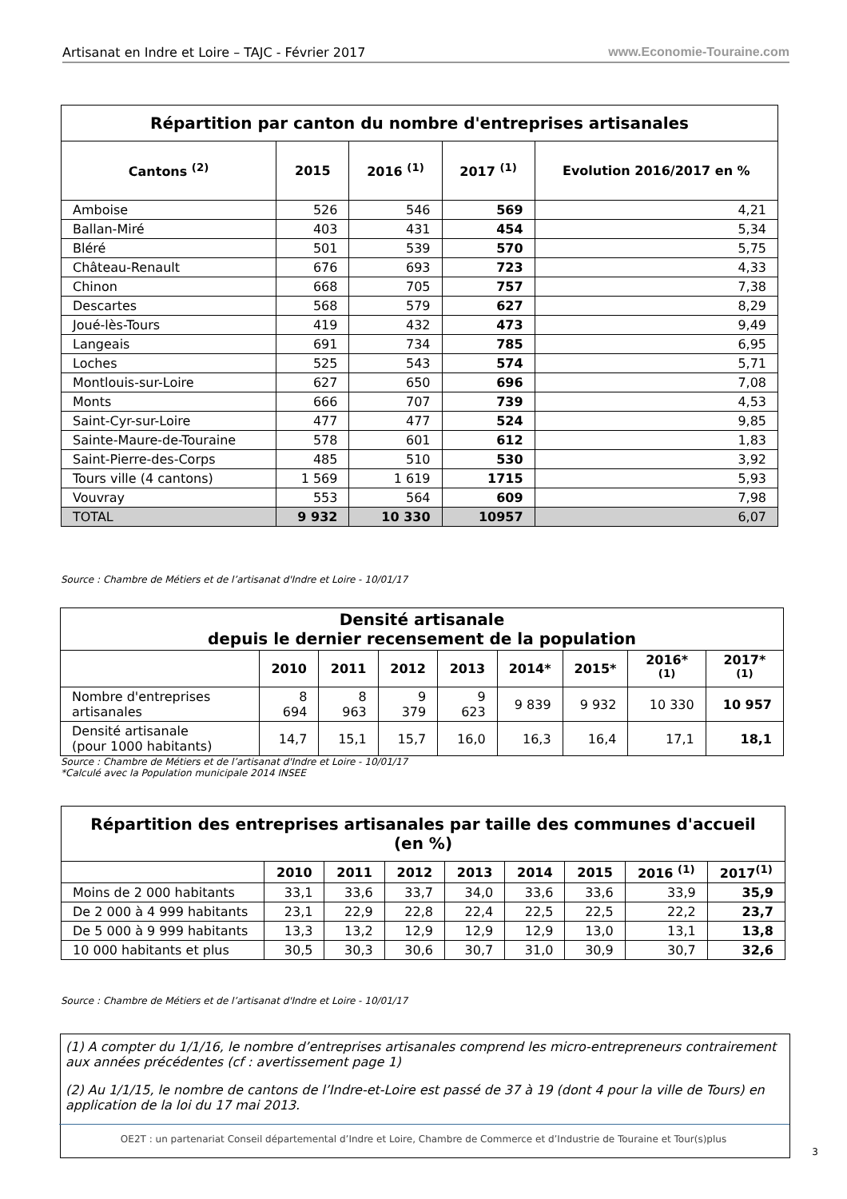Artisanat en Indre et Loire – TAJC - Février 2017 www.Economie-Touraine.com
| Répartition par canton du nombre d'entreprises artisanales | | | | |
| --- | --- | --- | --- | --- |
| Cantons <sup>(2)</sup> | 2015 | 2016 <sup>(1)</sup> | 2017 <sup>(1)</sup> | Evolution 2016/2017 en % |
| Amboise | 526 | 546 | 569 | 4,21 |
| Ballan-Miré | 403 | 431 | 454 | 5,34 |
| Bléré | 501 | 539 | 570 | 5,75 |
| Château-Renault | 676 | 693 | 723 | 4,33 |
| Chinon | 668 | 705 | 757 | 7,38 |
| Descartes | 568 | 579 | 627 | 8,29 |
| Joué-lès-Tours | 419 | 432 | 473 | 9,49 |
| Langeais | 691 | 734 | 785 | 6,95 |
| Loches | 525 | 543 | 574 | 5,71 |
| Montlouis-sur-Loire | 627 | 650 | 696 | 7,08 |
| Monts | 666 | 707 | 739 | 4,53 |
| Saint-Cyr-sur-Loire | 477 | 477 | 524 | 9,85 |
| Sainte-Maure-de-Touraine | 578 | 601 | 612 | 1,83 |
| Saint-Pierre-des-Corps | 485 | 510 | 530 | 3,92 |
| Tours ville (4 cantons) | 1 569 | 1 619 | 1715 | 5,93 |
| Vouvray | 553 | 564 | 609 | 7,98 |
| TOTAL | 9 932 | 10 330 | 10957 | 6,07 |
Source : Chambre de Métiers et de l’artisanat d'Indre et Loire - 10/01/17
| Densité artisanale depuis le dernier recensement de la population | | | | | | | | |
| --- | --- | --- | --- | --- | --- | --- | --- | --- |
| | 2010 | 2011 | 2012 | 2013 | 2014* | 2015* | 2016*<sup>(1)</sup> | 2017*<sup>(1)</sup> |
| Nombre d'entreprises artisanales | 8 694 | 8 963 | 9 379 | 9 623 | 9 839 | 9 932 | 10 330 | 10 957 |
| Densité artisanale (pour 1000 habitants) | 14,7 | 15,1 | 15,7 | 16,0 | 16,3 | 16,4 | 17,1 | 18,1 |
Source : Chambre de Métiers et de l’artisanat d'Indre et Loire - 10/01/17
*Calculé avec la Population municipale 2014 INSEE
| Répartition des entreprises artisanales par taille des communes d'accueil (en %) | | | | | | | | |
| --- | --- | --- | --- | --- | --- | --- | --- | --- |
| | 2010 | 2011 | 2012 | 2013 | 2014 | 2015 | 2016 <sup>(1)</sup> | 2017<sup>(1)</sup> |
| Moins de 2 000 habitants | 33,1 | 33,6 | 33,7 | 34,0 | 33,6 | 33,6 | 33,9 | 35,9 |
| De 2 000 à 4 999 habitants | 23,1 | 22,9 | 22,8 | 22,4 | 22,5 | 22,5 | 22,2 | 23,7 |
| De 5 000 à 9 999 habitants | 13,3 | 13,2 | 12,9 | 12,9 | 12,9 | 13,0 | 13,1 | 13,8 |
| 10 000 habitants et plus | 30,5 | 30,3 | 30,6 | 30,7 | 31,0 | 30,9 | 30,7 | 32,6 |
Source : Chambre de Métiers et de l’artisanat d'Indre et Loire - 10/01/17
(1) A compter du 1/1/16, le nombre d’entreprises artisanales comprend les micro-entrepreneurs contrairement aux années précédentes (cf : avertissement page 1)
(2) Au 1/1/15, le nombre de cantons de l’Indre-et-Loire est passé de 37 à 19 (dont 4 pour la ville de Tours) en application de la loi du 17 mai 2013.
OE2T : un partenariat Conseil départemental d’Indre et Loire, Chambre de Commerce et d’Industrie de Touraine et Tour(s)plus
3